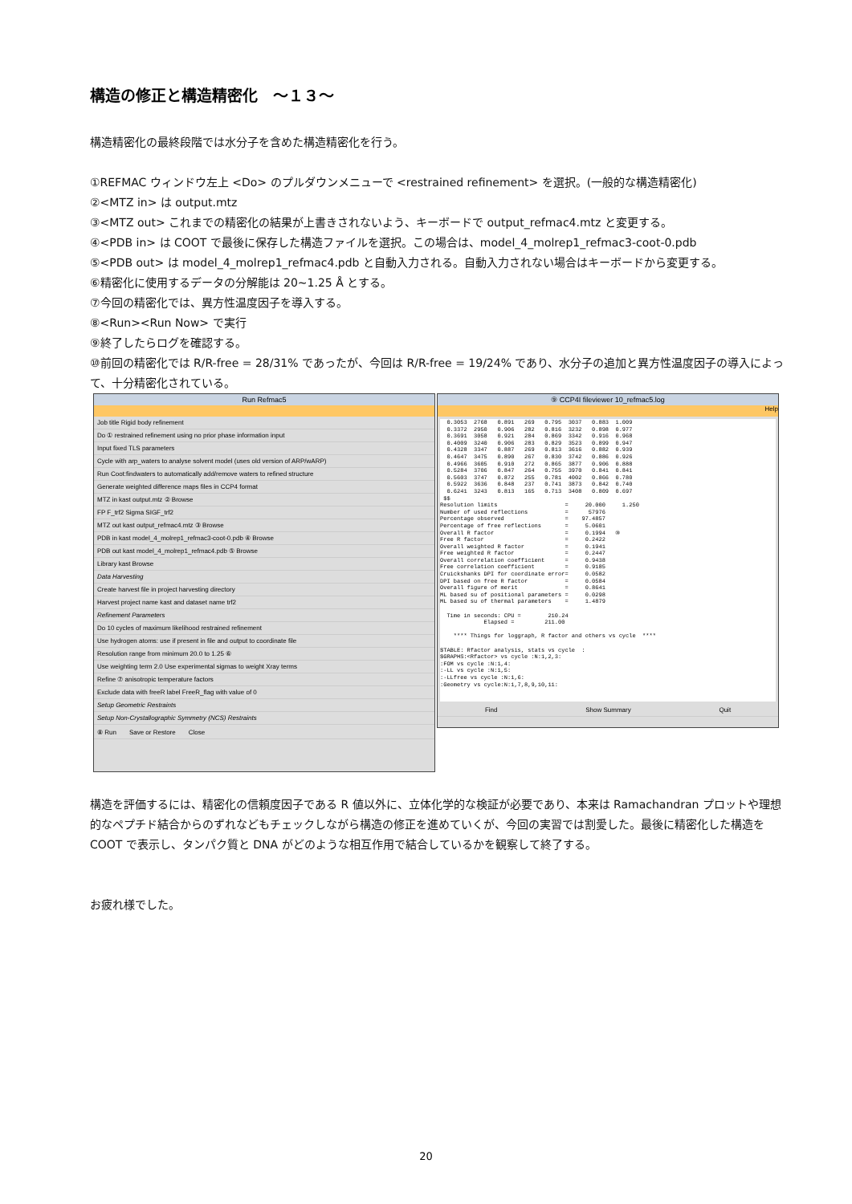構造の修正と構造精密化　～１３～
構造精密化の最終段階では水分子を含めた構造精密化を行う。
①REFMAC ウィンドウ左上 <Do> のプルダウンメニューで <restrained refinement> を選択。(一般的な構造精密化)
②<MTZ in> は output.mtz
③<MTZ out> これまでの精密化の結果が上書きされないよう、キーボードで output_refmac4.mtz と変更する。
④<PDB in> は COOT で最後に保存した構造ファイルを選択。この場合は、model_4_molrep1_refmac3-coot-0.pdb
⑤<PDB out> は model_4_molrep1_refmac4.pdb と自動入力される。自動入力されない場合はキーボードから変更する。
⑥精密化に使用するデータの分解能は 20~1.25 Å とする。
⑦今回の精密化では、異方性温度因子を導入する。
⑧<Run><Run Now> で実行
⑨終了したらログを確認する。
⑩前回の精密化では R/R-free = 28/31% であったが、今回は R/R-free = 19/24% であり、水分子の追加と異方性温度因子の導入によって、十分精密化されている。
Run Refmac5
Job title Rigid body refinement
Do ① restrained refinement using no prior phase information input
Input fixed TLS parameters
Cycle with arp_waters to analyse solvent model (uses old version of ARP/wARP)
Run Coot:findwaters to automatically add/remove waters to refined structure
Generate weighted difference maps files in CCP4 format
MTZ in kast output.mtz ② Browse
FP F_trf2 Sigma SIGF_trf2
MTZ out kast output_refmac4.mtz ③ Browse
PDB in kast model_4_molrep1_refmac3-coot-0.pdb ④ Browse
PDB out kast model_4_molrep1_refmac4.pdb ⑤ Browse
Library kast Browse
Data Harvesting
Create harvest file in project harvesting directory
Harvest project name kast and dataset name trf2
Refinement Parameters
Do 10 cycles of maximum likelihood restrained refinement
Use hydrogen atoms: use if present in file and output to coordinate file
Resolution range from minimum 20.0 to 1.25 ⑥
Use weighting term 2.0 Use experimental sigmas to weight Xray terms
Refine ⑦ anisotropic temperature factors
Exclude data with freeR label FreeR_flag with value of 0
Setup Geometric Restraints
Setup Non-Crystallographic Symmetry (NCS) Restraints
⑧ Run　　Save or Restore　　Close
⑨ CCP4I fileviewer 10_refmac5.log
Help
0.3053 2768 0.891 269 0.795 3037 0.883 1.009 0.3372 2950 0.906 282 0.816 3232 0.898 0.977 0.3691 3058 0.921 284 0.869 3342 0.916 0.968 0.4009 3240 0.906 283 0.829 3523 0.899 0.947 0.4328 3347 0.887 269 0.813 3616 0.882 0.939 0.4647 3475 0.890 267 0.830 3742 0.886 0.926 0.4966 3605 0.910 272 0.865 3877 0.906 0.888 0.5284 3706 0.847 264 0.755 3970 0.841 0.841 0.5603 3747 0.872 255 0.781 4002 0.866 0.780 0.5922 3636 0.848 237 0.741 3873 0.842 0.740 0.6241 3243 0.813 165 0.713 3408 0.809 0.697 $$ Resolution limits = 20.000 1.250 Number of used reflections = 57976 Percentage observed = 97.4857 Percentage of free reflections = 5.0601 Overall R factor = 0.1994 ⑩ Free R factor = 0.2422 Overall weighted R factor = 0.1941 Free weighted R factor = 0.2447 Overall correlation coefficient = 0.9438 Free correlation coefficient = 0.9185 Cruickshanks DPI for coordinate error= 0.0582 DPI based on free R factor = 0.0584 Overall figure of merit = 0.8641 ML based su of positional parameters = 0.0298 ML based su of thermal parameters = 1.4879 Time in seconds: CPU = 210.24 Elapsed = 211.00 **** Things for loggraph, R factor and others vs cycle **** $TABLE: Rfactor analysis, stats vs cycle : $GRAPHS:<Rfactor> vs cycle :N:1,2,3: :FOM vs cycle :N:1,4: :-LL vs cycle :N:1,5: :-LLfree vs cycle :N:1,6: :Geometry vs cycle:N:1,7,8,9,10,11:
Find Show Summary Quit
構造を評価するには、精密化の信頼度因子である R 値以外に、立体化学的な検証が必要であり、本来は Ramachandran プロットや理想的なペプチド結合からのずれなどもチェックしながら構造の修正を進めていくが、今回の実習では割愛した。最後に精密化した構造を COOT で表示し、タンパク質と DNA がどのような相互作用で結合しているかを観察して終了する。
お疲れ様でした。
20